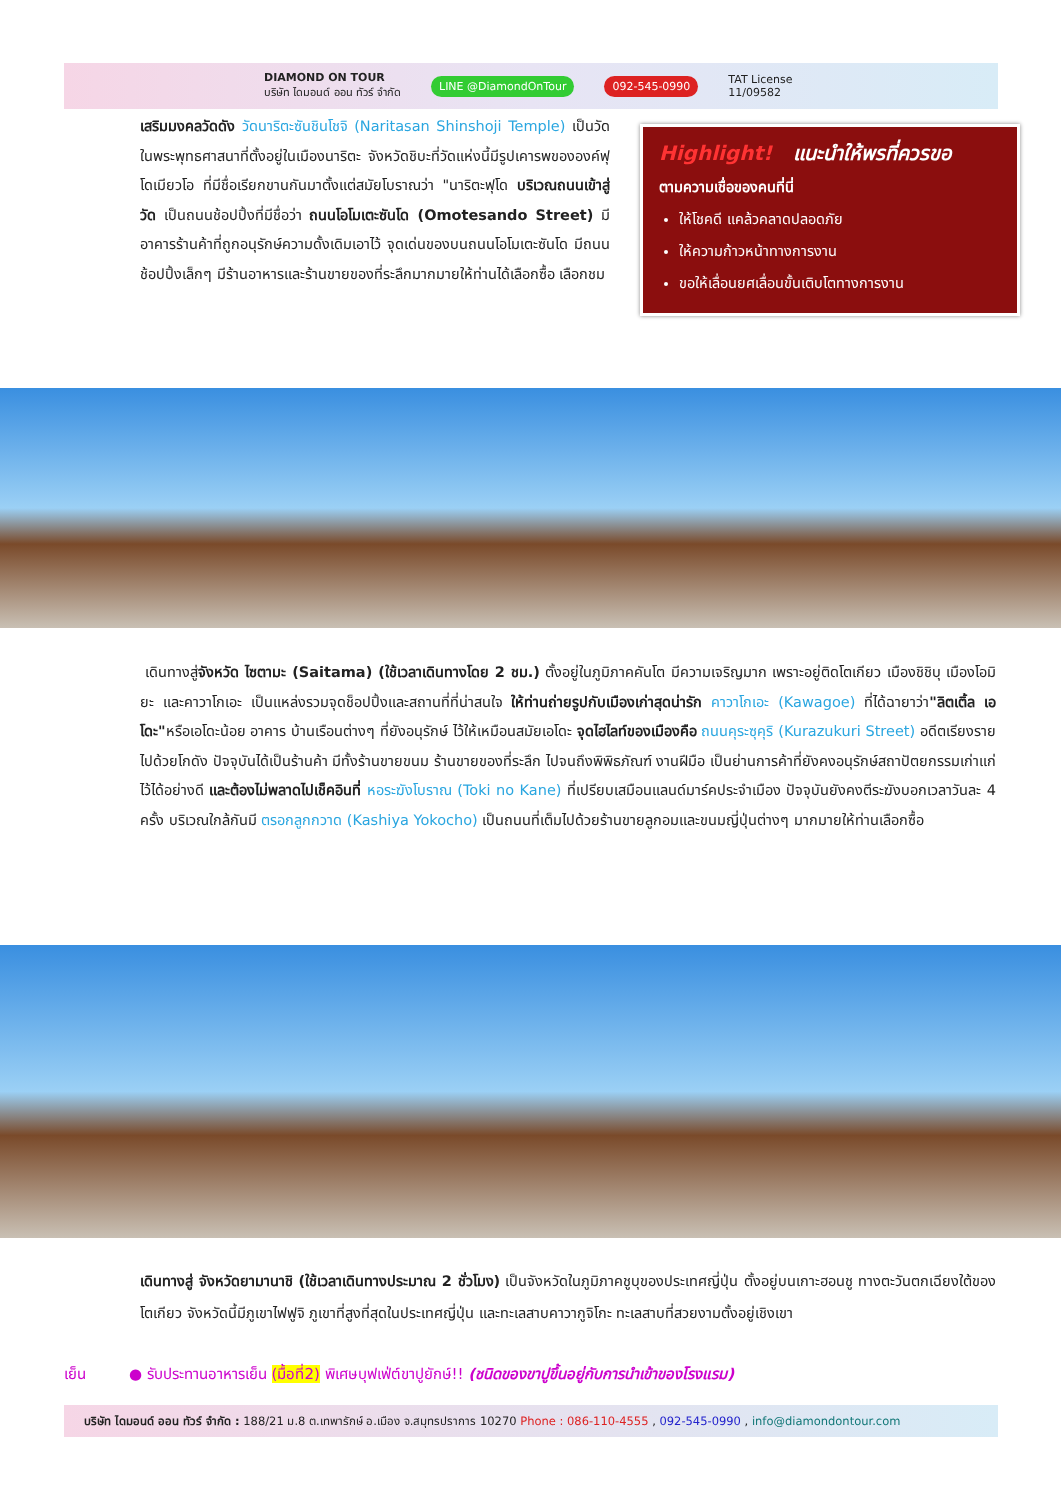DIAMOND ON TOUR
บริษัท ไดมอนด์ ออน ทัวร์ จำกัด LINE @DiamondOnTour 092-545-0990 TAT License
11/09582
เสริมมงคลวัดดัง วัดนาริตะซันชินโชจิ (Naritasan Shinshoji Temple) เป็นวัดในพระพุทธศาสนาที่ตั้งอยู่ในเมืองนาริตะ จังหวัดชิบะที่วัดแห่งนี้มีรูปเคารพขององค์ฟุโดเมียวโอ ที่มีชื่อเรียกขานกันมาตั้งแต่สมัยโบราณว่า "นาริตะฟุโด บริเวณถนนเข้าสู่วัด เป็นถนนช้อปปิ้งที่มีชื่อว่า ถนนโอโมเตะซันโด (Omotesando Street) มีอาคารร้านค้าที่ถูกอนุรักษ์ความดั้งเดิมเอาไว้ จุดเด่นของบนถนนโอโมเตะซันโด มีถนนช้อปปิ้งเล็กๆ มีร้านอาหารและร้านขายของที่ระลึกมากมายให้ท่านได้เลือกซื้อ เลือกชม
Highlight! แนะนำให้พรที่ควรขอ
ตามความเชื่อของคนที่นี่
ให้โชคดี แคล้วคลาดปลอดภัย
ให้ความก้าวหน้าทางการงาน
ขอให้เลื่อนยศเลื่อนขั้นเติบโตทางการงาน
เดินทางสู่จังหวัด ไซตามะ (Saitama) (ใช้เวลาเดินทางโดย 2 ชม.) ตั้งอยู่ในภูมิภาคคันโต มีความเจริญมาก เพราะอยู่ติดโตเกียว เมืองชิชิบุ เมืองโอมิยะ และคาวาโกเอะ เป็นแหล่งรวมจุดช็อปปิ้งและสถานที่ที่น่าสนใจ ให้ท่านถ่ายรูปกับเมืองเก่าสุดน่ารัก คาวาโกเอะ (Kawagoe) ที่ได้ฉายาว่า"ลิตเติ้ล เอโดะ"หรือเอโดะน้อย อาคาร บ้านเรือนต่างๆ ที่ยังอนุรักษ์ ไว้ให้เหมือนสมัยเอโดะ จุดไฮไลท์ของเมืองคือ ถนนคุระซุคุริ (Kurazukuri Street) อดีตเรียงรายไปด้วยโกดัง ปัจจุบันได้เป็นร้านค้า มีทั้งร้านขายขนม ร้านขายของที่ระลึก ไปจนถึงพิพิธภัณฑ์ งานฝีมือ เป็นย่านการค้าที่ยังคงอนุรักษ์สถาปัตยกรรมเก่าแก่ไว้ได้อย่างดี และต้องไม่พลาดไปเช็คอินที่ หอระฆังโบราณ (Toki no Kane) ที่เปรียบเสมือนแลนด์มาร์คประจำเมือง ปัจจุบันยังคงตีระฆังบอกเวลาวันละ 4 ครั้ง บริเวณใกล้กันมี ตรอกลูกกวาด (Kashiya Yokocho) เป็นถนนที่เต็มไปด้วยร้านขายลูกอมและขนมญี่ปุ่นต่างๆ มากมายให้ท่านเลือกซื้อ
เดินทางสู่ จังหวัดยามานาชิ (ใช้เวลาเดินทางประมาณ 2 ชั่วโมง) เป็นจังหวัดในภูมิภาคชูบุของประเทศญี่ปุ่น ตั้งอยู่บนเกาะฮอนชู ทางตะวันตกเฉียงใต้ของโตเกียว จังหวัดนี้มีภูเขาไฟฟูจิ ภูเขาที่สูงที่สุดในประเทศญี่ปุ่น และทะเลสาบคาวากูจิโกะ ทะเลสาบที่สวยงามตั้งอยู่เชิงเขา
เย็น ● รับประทานอาหารเย็น (มื้อที่2) พิเศษบุฟเฟ่ต์ขาปูยักษ์!! (ชนิดของขาปูขึ้นอยู่กับการนำเข้าของโรงแรม)
บริษัท ไดมอนด์ ออน ทัวร์ จำกัด : 188/21 ม.8 ต.เทพารักษ์ อ.เมือง จ.สมุทรปราการ 10270 Phone : 086-110-4555 , 092-545-0990 , info@diamondontour.com